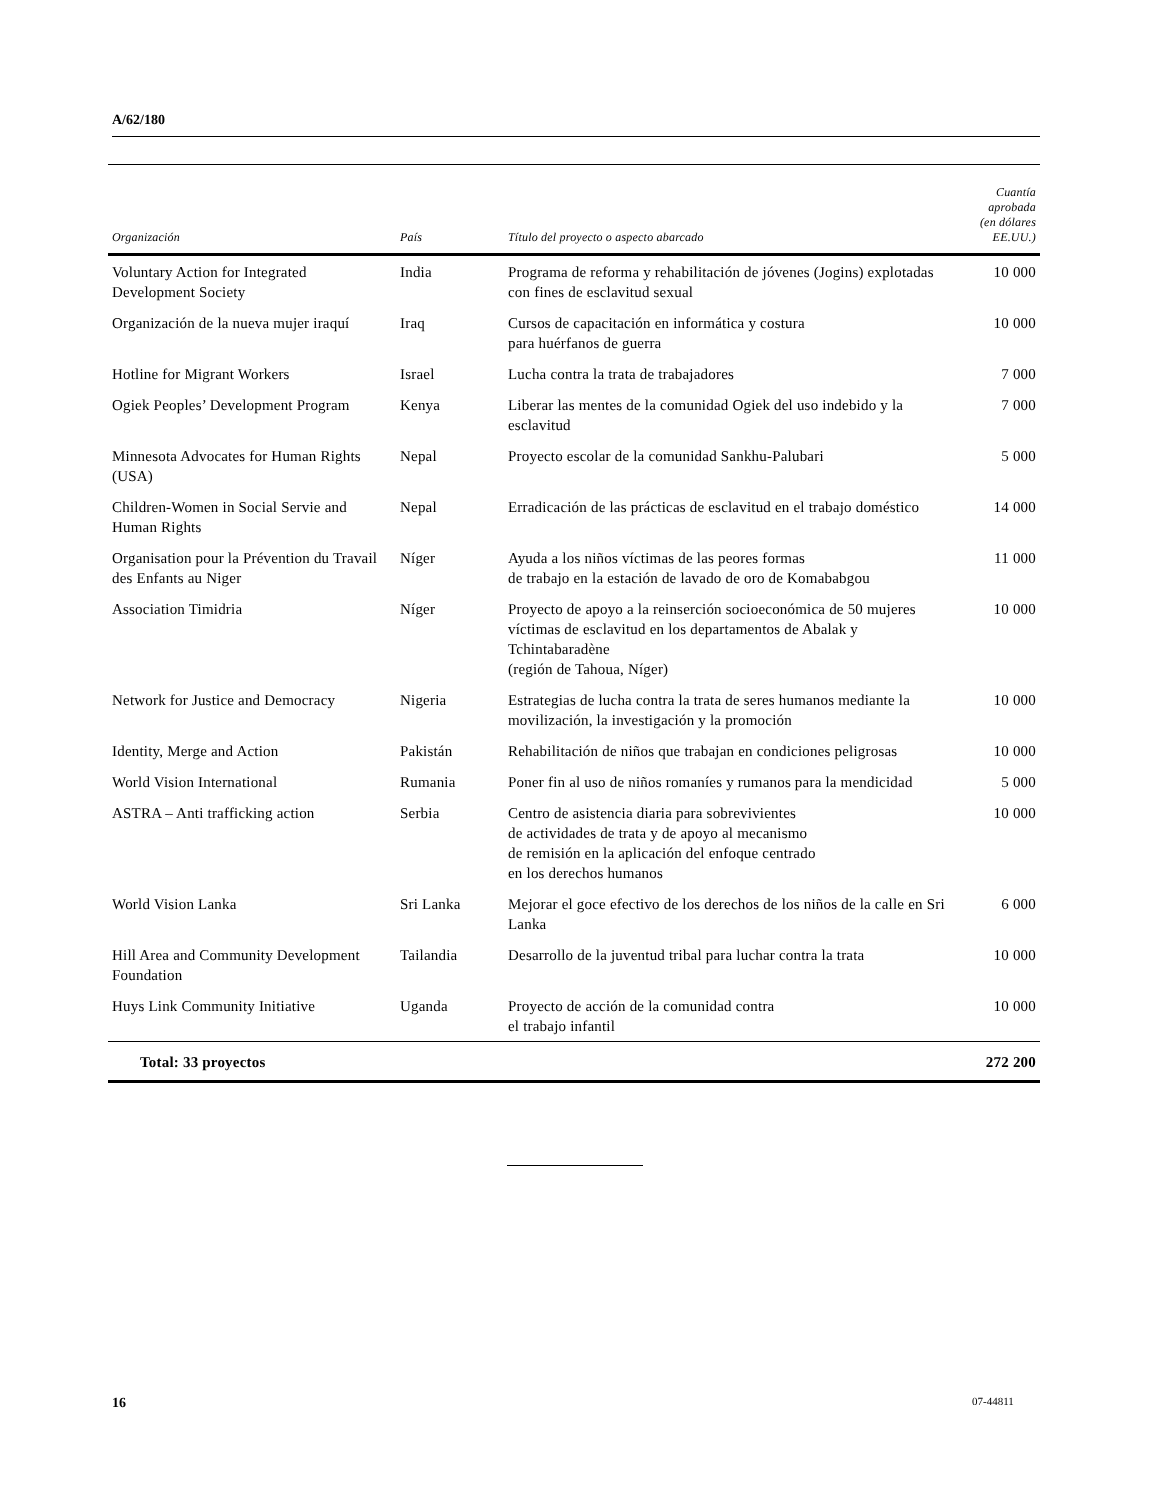A/62/180
| Organización | País | Título del proyecto o aspecto abarcado | Cuantía aprobada (en dólares EE.UU.) |
| --- | --- | --- | --- |
| Voluntary Action for Integrated Development Society | India | Programa de reforma y rehabilitación de jóvenes (Jogins) explotadas con fines de esclavitud sexual | 10 000 |
| Organización de la nueva mujer iraquí | Iraq | Cursos de capacitación en informática y costura para huérfanos de guerra | 10 000 |
| Hotline for Migrant Workers | Israel | Lucha contra la trata de trabajadores | 7 000 |
| Ogiek Peoples’ Development Program | Kenya | Liberar las mentes de la comunidad Ogiek del uso indebido y la esclavitud | 7 000 |
| Minnesota Advocates for Human Rights (USA) | Nepal | Proyecto escolar de la comunidad Sankhu-Palubari | 5 000 |
| Children-Women in Social Servie and Human Rights | Nepal | Erradicación de las prácticas de esclavitud en el trabajo doméstico | 14 000 |
| Organisation pour la Prévention du Travail des Enfants au Niger | Níger | Ayuda a los niños víctimas de las peores formas de trabajo en la estación de lavado de oro de Komababgou | 11 000 |
| Association Timidria | Níger | Proyecto de apoyo a la reinserción socioeconómica de 50 mujeres víctimas de esclavitud en los departamentos de Abalak y Tchintabaradène (región de Tahoua, Níger) | 10 000 |
| Network for Justice and Democracy | Nigeria | Estrategias de lucha contra la trata de seres humanos mediante la movilización, la investigación y la promoción | 10 000 |
| Identity, Merge and Action | Pakistán | Rehabilitación de niños que trabajan en condiciones peligrosas | 10 000 |
| World Vision International | Rumania | Poner fin al uso de niños romaníes y rumanos para la mendicidad | 5 000 |
| ASTRA – Anti trafficking action | Serbia | Centro de asistencia diaria para sobrevivientes de actividades de trata y de apoyo al mecanismo de remisión en la aplicación del enfoque centrado en los derechos humanos | 10 000 |
| World Vision Lanka | Sri Lanka | Mejorar el goce efectivo de los derechos de los niños de la calle en Sri Lanka | 6 000 |
| Hill Area and Community Development Foundation | Tailandia | Desarrollo de la juventud tribal para luchar contra la trata | 10 000 |
| Huys Link Community Initiative | Uganda | Proyecto de acción de la comunidad contra el trabajo infantil | 10 000 |
| Total: 33 proyectos | | | 272 200 |
16 07-44811